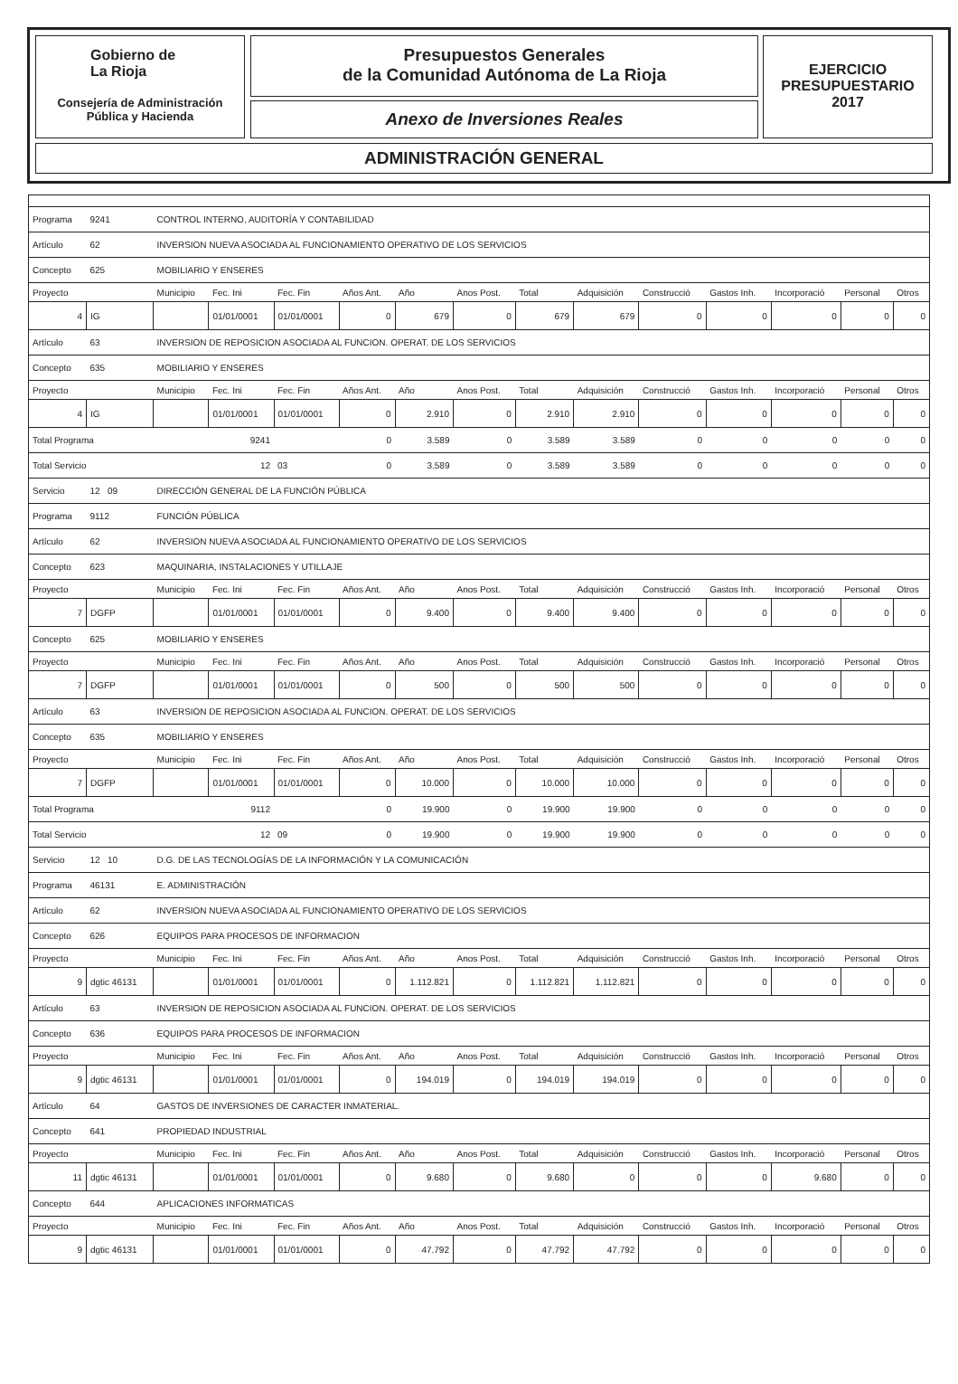Gobierno de
La Rioja
Consejería de Administración
Pública y Hacienda
Presupuestos Generales
de la Comunidad Autónoma de La Rioja
Anexo de Inversiones Reales
EJERCICIO
PRESUPUESTARIO
2017
ADMINISTRACIÓN GENERAL
| Programa | | 9241 | CONTROL INTERNO, AUDITORÍA Y CONTABILIDAD | | | | | | | | | | | | |
| Artículo | | 62 | INVERSION NUEVA ASOCIADA AL FUNCIONAMIENTO OPERATIVO DE LOS SERVICIOS | | | | | | | | | | | | |
| Concepto | | 625 | MOBILIARIO Y ENSERES | | | | | | | | | | | | |
| Proyecto | | | Municipio | Fec. Ini | Fec. Fin | Años Ant. | Año | Anos Post. | Total | Adquisición | Construcció | Gastos Inh. | Incorporació | Personal | Otros |
| 4 | IG | | | 01/01/0001 | 01/01/0001 | 0 | 679 | 0 | 679 | 679 | 0 | 0 | 0 | 0 | 0 |
| Artículo | | 63 | INVERSION DE REPOSICION ASOCIADA AL FUNCION. OPERAT. DE LOS SERVICIOS | | | | | | | | | | | | |
| Concepto | | 635 | MOBILIARIO Y ENSERES | | | | | | | | | | | | |
| Proyecto | | | Municipio | Fec. Ini | Fec. Fin | Años Ant. | Año | Anos Post. | Total | Adquisición | Construcció | Gastos Inh. | Incorporació | Personal | Otros |
| 4 | IG | | | 01/01/0001 | 01/01/0001 | 0 | 2.910 | 0 | 2.910 | 2.910 | 0 | 0 | 0 | 0 | 0 |
| Total Programa | | | | 9241 | | 0 | 3.589 | 0 | 3.589 | 3.589 | 0 | 0 | 0 | 0 | 0 |
| Total Servicio | | | | 12 | 03 | 0 | 3.589 | 0 | 3.589 | 3.589 | 0 | 0 | 0 | 0 | 0 |
| Servicio | | 12 09 | DIRECCIÓN GENERAL DE LA FUNCIÓN PÚBLICA | | | | | | | | | | | | |
| Programa | | 9112 | FUNCIÓN PÚBLICA | | | | | | | | | | | | |
| Artículo | | 62 | INVERSION NUEVA ASOCIADA AL FUNCIONAMIENTO OPERATIVO DE LOS SERVICIOS | | | | | | | | | | | | |
| Concepto | | 623 | MAQUINARIA, INSTALACIONES Y UTILLAJE | | | | | | | | | | | | |
| Proyecto | | | Municipio | Fec. Ini | Fec. Fin | Años Ant. | Año | Anos Post. | Total | Adquisición | Construcció | Gastos Inh. | Incorporació | Personal | Otros |
| 7 | DGFP | | | 01/01/0001 | 01/01/0001 | 0 | 9.400 | 0 | 9.400 | 9.400 | 0 | 0 | 0 | 0 | 0 |
| Concepto | | 625 | MOBILIARIO Y ENSERES | | | | | | | | | | | | |
| Proyecto | | | Municipio | Fec. Ini | Fec. Fin | Años Ant. | Año | Anos Post. | Total | Adquisición | Construcció | Gastos Inh. | Incorporació | Personal | Otros |
| 7 | DGFP | | | 01/01/0001 | 01/01/0001 | 0 | 500 | 0 | 500 | 500 | 0 | 0 | 0 | 0 | 0 |
| Artículo | | 63 | INVERSION DE REPOSICION ASOCIADA AL FUNCION. OPERAT. DE LOS SERVICIOS | | | | | | | | | | | | |
| Concepto | | 635 | MOBILIARIO Y ENSERES | | | | | | | | | | | | |
| Proyecto | | | Municipio | Fec. Ini | Fec. Fin | Años Ant. | Año | Anos Post. | Total | Adquisición | Construcció | Gastos Inh. | Incorporació | Personal | Otros |
| 7 | DGFP | | | 01/01/0001 | 01/01/0001 | 0 | 10.000 | 0 | 10.000 | 10.000 | 0 | 0 | 0 | 0 | 0 |
| Total Programa | | | | 9112 | | 0 | 19.900 | 0 | 19.900 | 19.900 | 0 | 0 | 0 | 0 | 0 |
| Total Servicio | | | | 12 | 09 | 0 | 19.900 | 0 | 19.900 | 19.900 | 0 | 0 | 0 | 0 | 0 |
| Servicio | | 12 10 | D.G. DE LAS TECNOLOGÍAS DE LA INFORMACIÓN Y LA COMUNICACIÓN | | | | | | | | | | | | |
| Programa | | 46131 | E. ADMINISTRACIÓN | | | | | | | | | | | | |
| Artículo | | 62 | INVERSION NUEVA ASOCIADA AL FUNCIONAMIENTO OPERATIVO DE LOS SERVICIOS | | | | | | | | | | | | |
| Concepto | | 626 | EQUIPOS PARA PROCESOS DE INFORMACION | | | | | | | | | | | | |
| Proyecto | | | Municipio | Fec. Ini | Fec. Fin | Años Ant. | Año | Anos Post. | Total | Adquisición | Construcció | Gastos Inh. | Incorporació | Personal | Otros |
| 9 | dgtic 46131 | | | 01/01/0001 | 01/01/0001 | 0 | 1.112.821 | 0 | 1.112.821 | 1.112.821 | 0 | 0 | 0 | 0 | 0 |
| Artículo | | 63 | INVERSION DE REPOSICION ASOCIADA AL FUNCION. OPERAT. DE LOS SERVICIOS | | | | | | | | | | | | |
| Concepto | | 636 | EQUIPOS PARA PROCESOS DE INFORMACION | | | | | | | | | | | | |
| Proyecto | | | Municipio | Fec. Ini | Fec. Fin | Años Ant. | Año | Anos Post. | Total | Adquisición | Construcció | Gastos Inh. | Incorporació | Personal | Otros |
| 9 | dgtic 46131 | | | 01/01/0001 | 01/01/0001 | 0 | 194.019 | 0 | 194.019 | 194.019 | 0 | 0 | 0 | 0 | 0 |
| Artículo | | 64 | GASTOS DE INVERSIONES DE CARACTER INMATERIAL. | | | | | | | | | | | | |
| Concepto | | 641 | PROPIEDAD INDUSTRIAL | | | | | | | | | | | | |
| Proyecto | | | Municipio | Fec. Ini | Fec. Fin | Años Ant. | Año | Anos Post. | Total | Adquisición | Construcció | Gastos Inh. | Incorporació | Personal | Otros |
| 11 | dgtic 46131 | | | 01/01/0001 | 01/01/0001 | 0 | 9.680 | 0 | 9.680 | 0 | 0 | 0 | 9.680 | 0 | 0 |
| Concepto | | 644 | APLICACIONES INFORMATICAS | | | | | | | | | | | | |
| Proyecto | | | Municipio | Fec. Ini | Fec. Fin | Años Ant. | Año | Anos Post. | Total | Adquisición | Construcció | Gastos Inh. | Incorporació | Personal | Otros |
| 9 | dgtic 46131 | | | 01/01/0001 | 01/01/0001 | 0 | 47.792 | 0 | 47.792 | 47.792 | 0 | 0 | 0 | 0 | 0 |